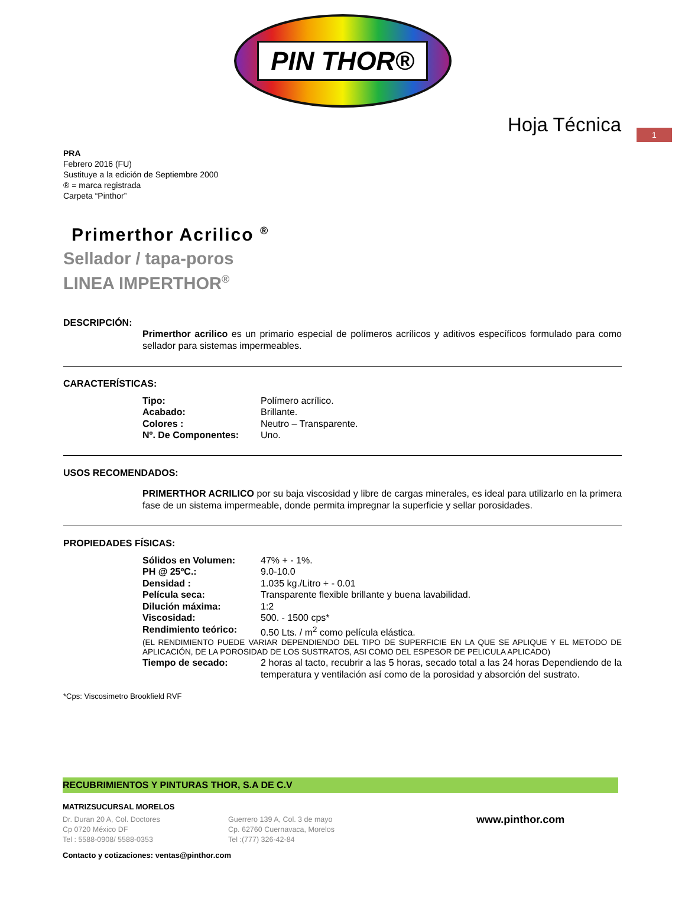PIN THOR®
Hoja Técnica
1
PRA
Febrero 2016 (FU)
Sustituye a la edición de Septiembre 2000
® = marca registrada
Carpeta “Pinthor”
Primerthor Acrilico <sup>®</sup>
Sellador / tapa-poros
LINEA IMPERTHOR<sup>®</sup>
DESCRIPCIÓN:
Primerthor acrilico es un primario especial de polímeros acrílicos y aditivos específicos formulado para como sellador para sistemas impermeables.
CARACTERÍSTICAS:
| Tipo: | Polímero acrílico. |
| Acabado: | Brillante. |
| Colores : | Neutro – Transparente. |
| Nº. De Componentes: | Uno. |
USOS RECOMENDADOS:
PRIMERTHOR ACRILICO por su baja viscosidad y libre de cargas minerales, es ideal para utilizarlo en la primera fase de un sistema impermeable, donde permita impregnar la superficie y sellar porosidades.
PROPIEDADES FÍSICAS:
| Sólidos en Volumen: | 47% + - 1%. |
| PH @ 25ºC.: | 9.0-10.0 |
| Densidad : | 1.035 kg./Litro + - 0.01 |
| Película seca: | Transparente flexible brillante y buena lavabilidad. |
| Dilución máxima: | 1:2 |
| Viscosidad: | 500. - 1500 cps* |
| Rendimiento teórico: | 0.50 Lts. / m<sup>2</sup> como película elástica. |
| (EL RENDIMIENTO PUEDE VARIAR DEPENDIENDO DEL TIPO DE SUPERFICIE EN LA QUE SE APLIQUE Y EL METODO DE APLICACIÓN, DE LA POROSIDAD DE LOS SUSTRATOS, ASI COMO DEL ESPESOR DE PELICULA APLICADO) | |
| Tiempo de secado: | 2 horas al tacto, recubrir a las 5 horas, secado total a las 24 horas Dependiendo de la temperatura y ventilación así como de la porosidad y absorción del sustrato. |
*Cps: Viscosimetro Brookfield RVF
RECUBRIMIENTOS Y PINTURAS THOR, S.A DE C.V
MATRIZSUCURSAL MORELOS
Dr. Duran 20 A, Col. Doctores
Cp 0720 México DF
Tel : 5588-0908/ 5588-0353
Guerrero 139 A, Col. 3 de mayo
Cp. 62760 Cuernavaca, Morelos
Tel :(777) 326-42-84
www.pinthor.com
Contacto y cotizaciones: ventas@pinthor.com